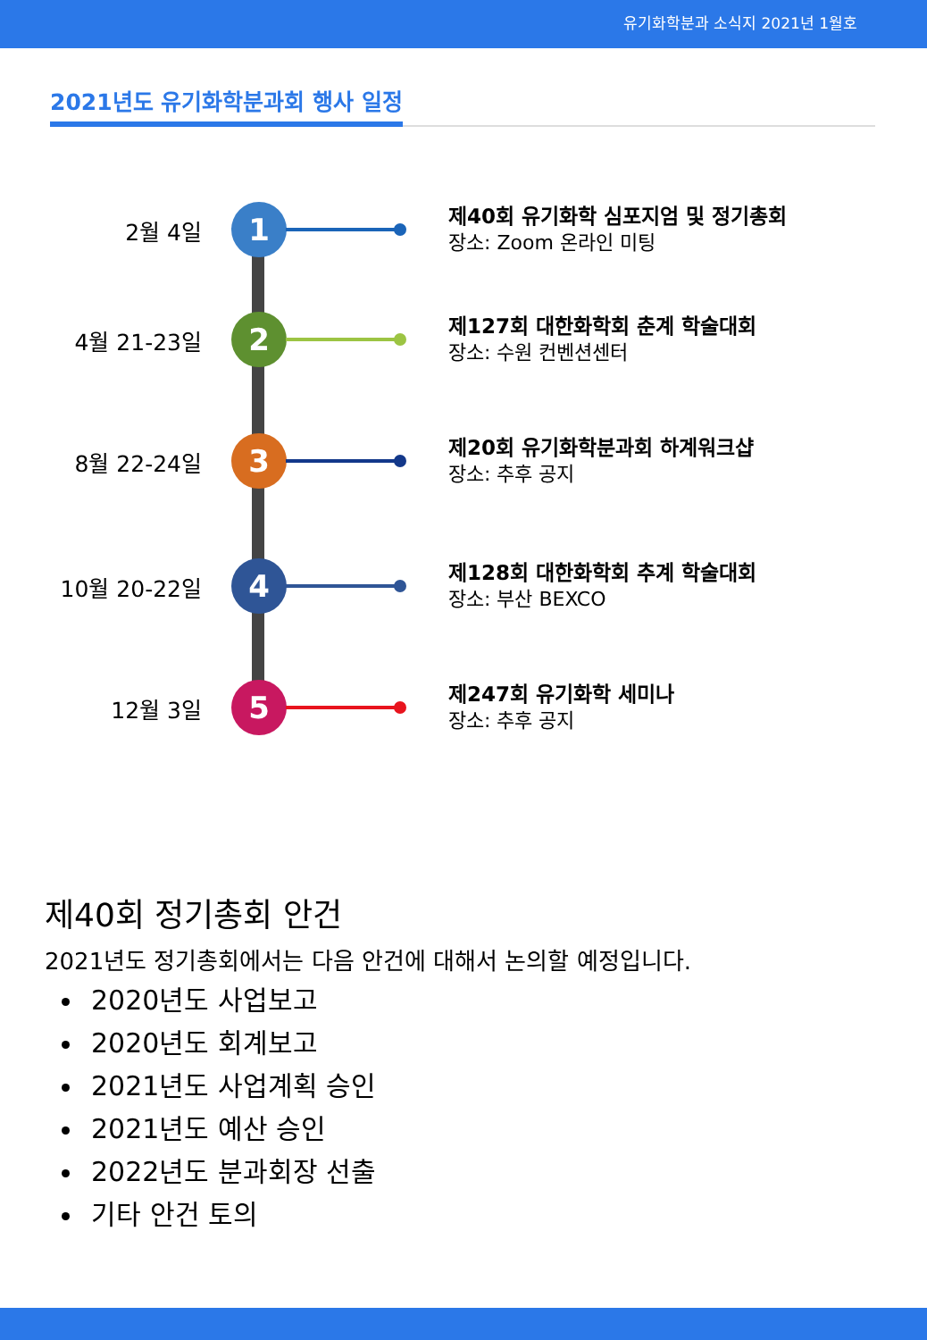유기화학분과 소식지 2021년 1월호
2021년도 유기화학분과회 행사 일정
2월 4일 1
제40회 유기화학 심포지엄 및 정기총회
장소: Zoom 온라인 미팅
4월 21-23일 2
제127회 대한화학회 춘계 학술대회
장소: 수원 컨벤션센터
8월 22-24일 3
제20회 유기화학분과회 하계워크샵
장소: 추후 공지
10월 20-22일 4
제128회 대한화학회 추계 학술대회
장소: 부산 BEXCO
12월 3일 5
제247회 유기화학 세미나
장소: 추후 공지
제40회 정기총회 안건
2021년도 정기총회에서는 다음 안건에 대해서 논의할 예정입니다.
2020년도 사업보고
2020년도 회계보고
2021년도 사업계획 승인
2021년도 예산 승인
2022년도 분과회장 선출
기타 안건 토의